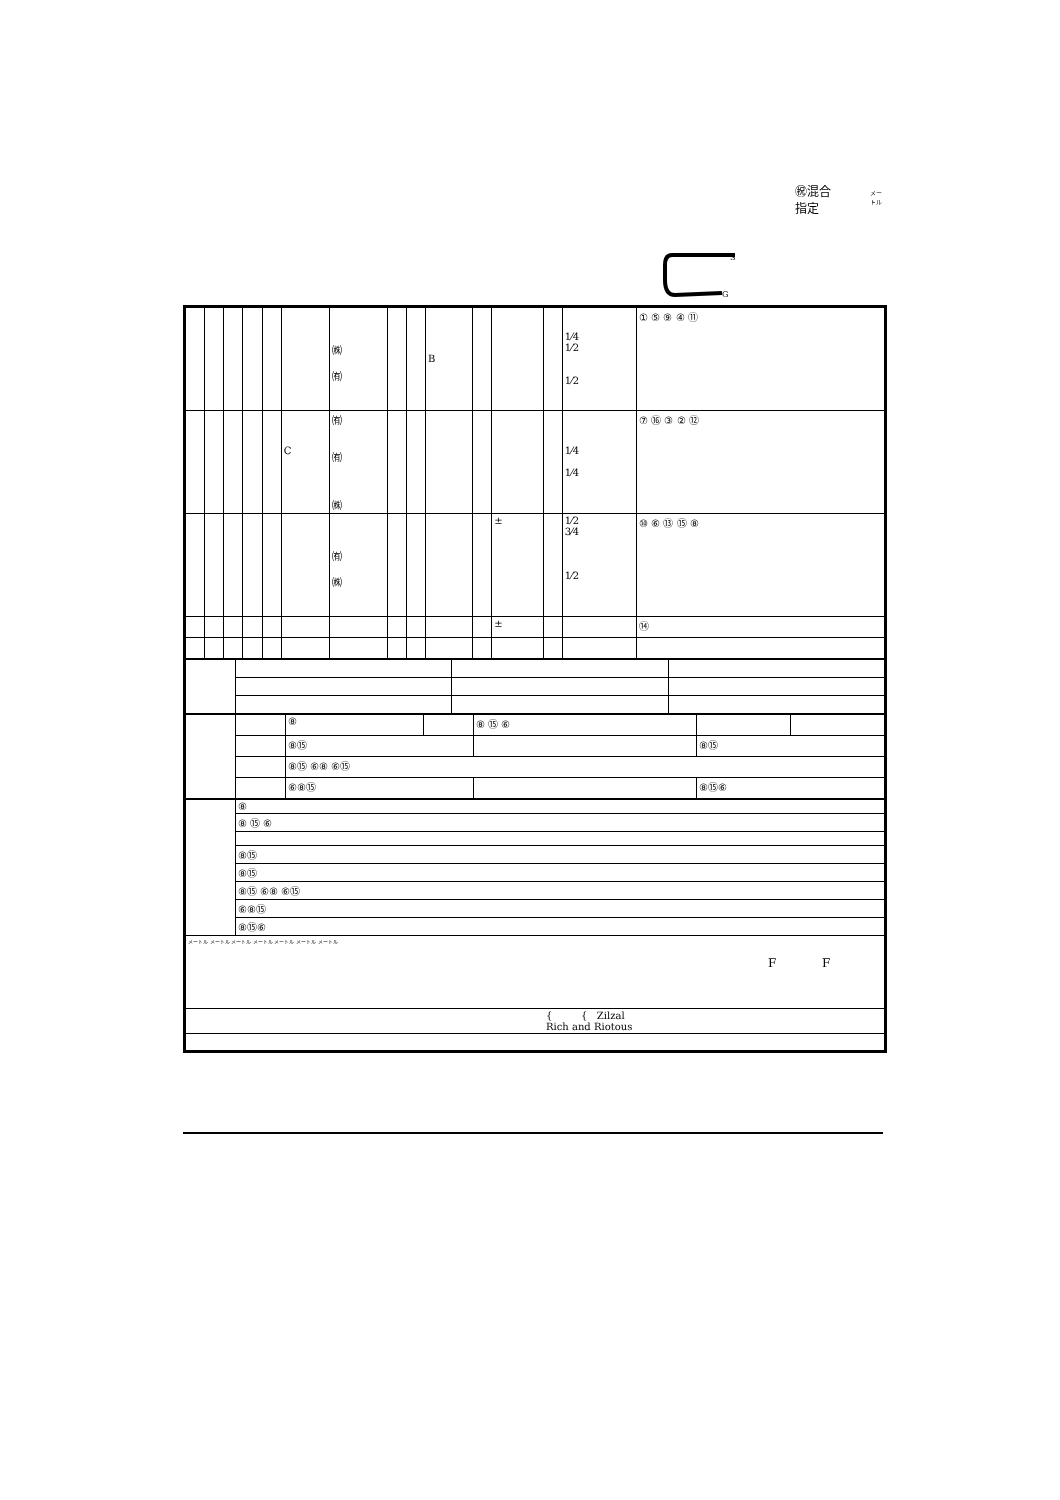㊗混合
指定
メー
トル
S
G
| | | | | | | ㈱ ㈲ | | | B | | | | 1⁄4 1⁄2 1⁄2 | ① ⑤ ⑨ ④ ⑪ |
| | | | | | C | ㈲ ㈲ ㈱ | | | | | | | 1⁄4 1⁄4 | ⑦ ⑯ ③ ② ⑫ |
| | | | | | | ㈲ ㈱ | | | | | ± | | 1⁄2 3⁄4 1⁄2 | ⑩ ⑥ ⑬ ⑮ ⑧ |
| | | | | | | | | | | | ± | | | ⑭ |
| | | ⑧ | | ⑧ ⑮ ⑥ | | |
| | | ⑧⑮ | | | ⑧⑮ | |
| | | ⑧⑮ ⑥⑧ ⑥⑮ | | | | |
| | | ⑥⑧⑮ | | | ⑧⑮⑥ | |
| | ⑧ |
| | ⑧ ⑮ ⑥ |
| | ⑧⑮ |
| | ⑧⑮ |
| | ⑧⑮ ⑥⑧ ⑥⑮ |
| | ⑥⑧⑮ |
| | ⑧⑮⑥ |
| メートル メートル メートル メートル メートル メートル メートル F F | |
| { { Zilzal Rich and Riotous | |